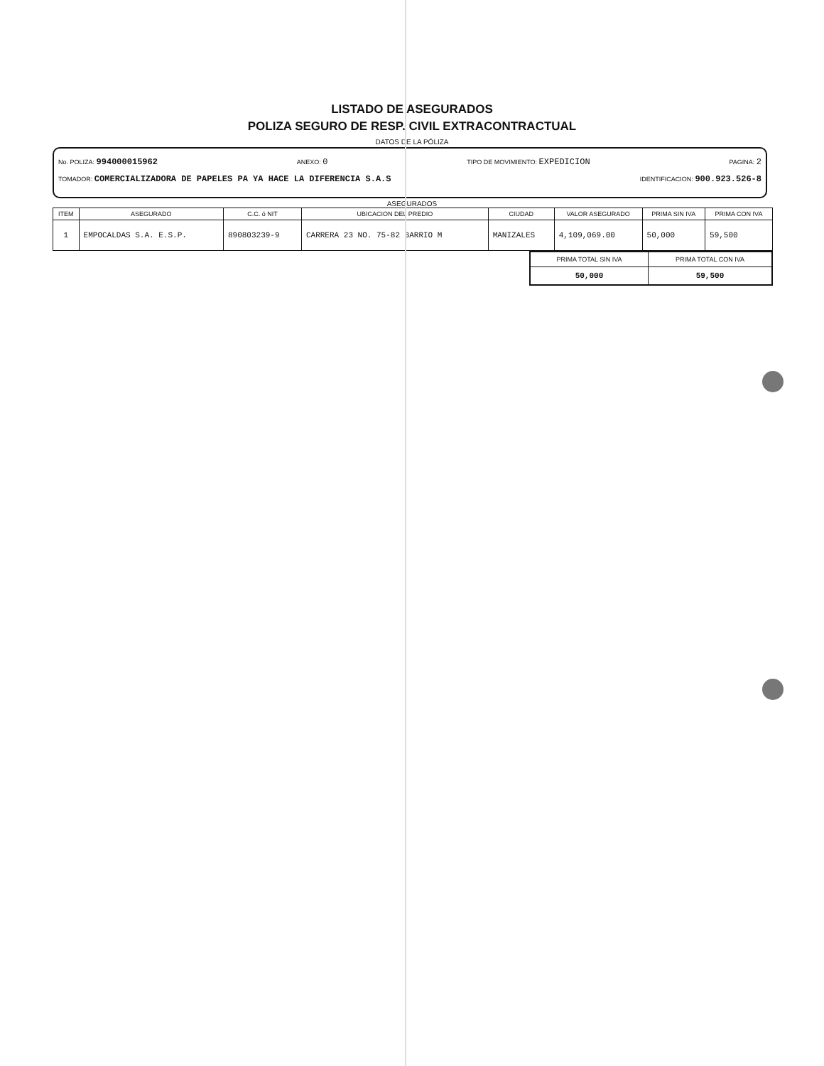LISTADO DE ASEGURADOS
POLIZA SEGURO DE RESP. CIVIL EXTRACONTRACTUAL
DATOS DE LA PÓLIZA
No. POLIZA: 994000015962 ANEXO: 0 TIPO DE MOVIMIENTO: EXPEDICION PAGINA: 2
TOMADOR: COMERCIALIZADORA DE PAPELES PA YA HACE LA DIFERENCIA S.A.S IDENTIFICACION: 900.923.526-8
ASEGURADOS
| ITEM | ASEGURADO | C.C. ó NIT | UBICACION DEL PREDIO | CIUDAD | VALOR ASEGURADO | PRIMA SIN IVA | PRIMA CON IVA |
| --- | --- | --- | --- | --- | --- | --- | --- |
| 1 | EMPOCALDAS S.A. E.S.P. | 890803239-9 | CARRERA 23 NO. 75-82 BARRIO M | MANIZALES | 4,109,069.00 | 50,000 | 59,500 |
| PRIMA TOTAL SIN IVA | PRIMA TOTAL CON IVA |
| --- | --- |
| 50,000 | 59,500 |